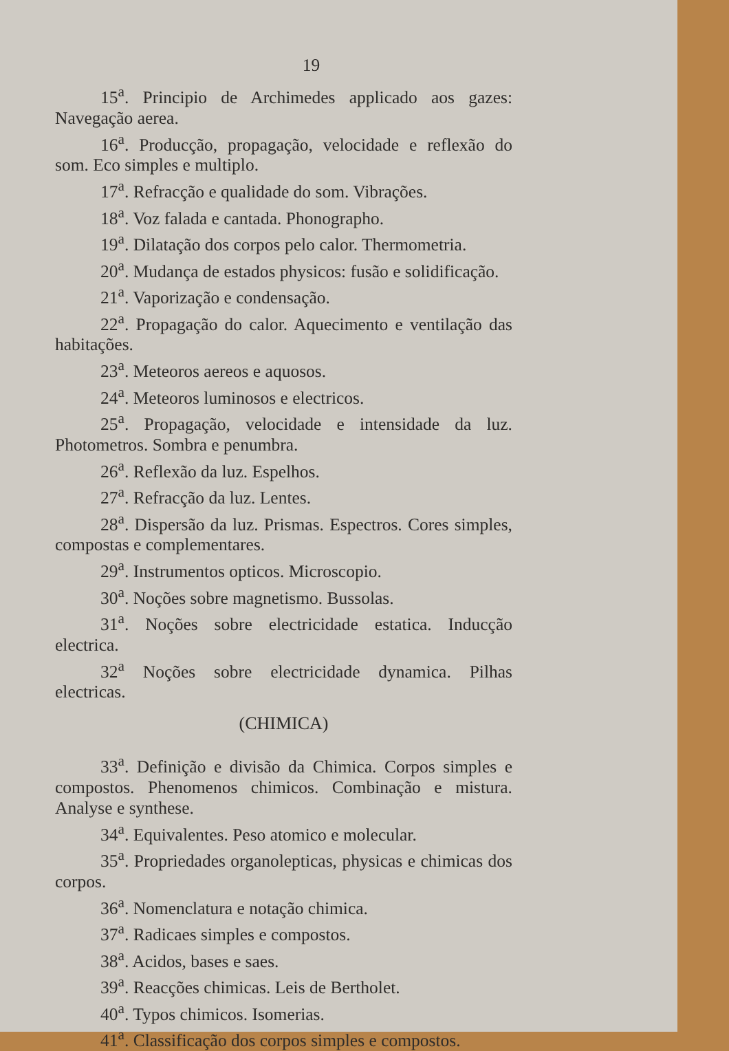19
15<sup>a</sup>. Principio de Archimedes applicado aos gazes: Navegação aerea.
16<sup>a</sup>. Producção, propagação, velocidade e reflexão do som. Eco simples e multiplo.
17<sup>a</sup>. Refracção e qualidade do som. Vibrações.
18<sup>a</sup>. Voz falada e cantada. Phonographo.
19<sup>a</sup>. Dilatação dos corpos pelo calor. Thermometria.
20<sup>a</sup>. Mudança de estados physicos: fusão e solidificação.
21<sup>a</sup>. Vaporização e condensação.
22<sup>a</sup>. Propagação do calor. Aquecimento e ventilação das habitações.
23<sup>a</sup>. Meteoros aereos e aquosos.
24<sup>a</sup>. Meteoros luminosos e electricos.
25<sup>a</sup>. Propagação, velocidade e intensidade da luz. Photometros. Sombra e penumbra.
26<sup>a</sup>. Reflexão da luz. Espelhos.
27<sup>a</sup>. Refracção da luz. Lentes.
28<sup>a</sup>. Dispersão da luz. Prismas. Espectros. Cores simples, compostas e complementares.
29<sup>a</sup>. Instrumentos opticos. Microscopio.
30<sup>a</sup>. Noções sobre magnetismo. Bussolas.
31<sup>a</sup>. Noções sobre electricidade estatica. Inducção electrica.
32<sup>a</sup> Noções sobre electricidade dynamica. Pilhas electricas.
(CHIMICA)
33<sup>a</sup>. Definição e divisão da Chimica. Corpos simples e compostos. Phenomenos chimicos. Combinação e mistura. Analyse e synthese.
34<sup>a</sup>. Equivalentes. Peso atomico e molecular.
35<sup>a</sup>. Propriedades organolepticas, physicas e chimicas dos corpos.
36<sup>a</sup>. Nomenclatura e notação chimica.
37<sup>a</sup>. Radicaes simples e compostos.
38<sup>a</sup>. Acidos, bases e saes.
39<sup>a</sup>. Reacções chimicas. Leis de Bertholet.
40<sup>a</sup>. Typos chimicos. Isomerias.
41<sup>a</sup>. Classificação dos corpos simples e compostos.